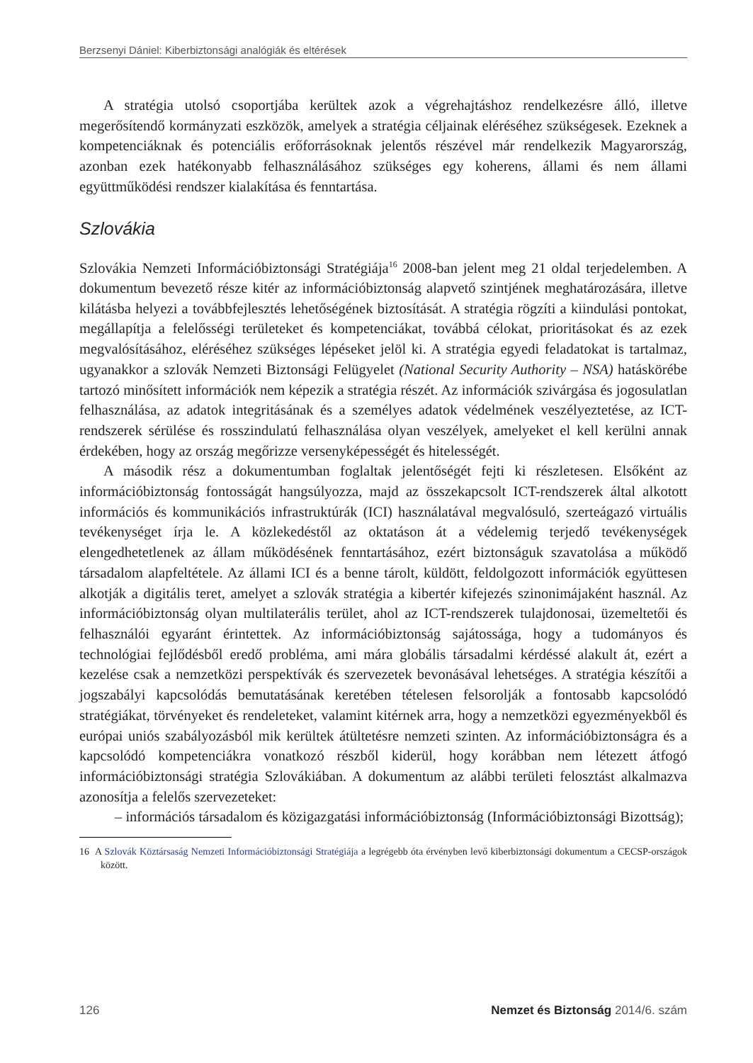Berzsenyi Dániel: Kiberbiztonsági analógiák és eltérések
A stratégia utolsó csoportjába kerültek azok a végrehajtáshoz rendelkezésre álló, illetve megerősítendő kormányzati eszközök, amelyek a stratégia céljainak eléréséhez szükségesek. Ezeknek a kompetenciáknak és potenciális erőforrásoknak jelentős részével már rendelkezik Magyarország, azonban ezek hatékonyabb felhasználásához szükséges egy koherens, állami és nem állami együttműködési rendszer kialakítása és fenntartása.
Szlovákia
Szlovákia Nemzeti Információbiztonsági Stratégiája<sup>16</sup> 2008-ban jelent meg 21 oldal terjedelemben. A dokumentum bevezető része kitér az információbiztonság alapvető szintjének meghatározására, illetve kilátásba helyezi a továbbfejlesztés lehetőségének biztosítását. A stratégia rögzíti a kiindulási pontokat, megállapítja a felelősségi területeket és kompetenciákat, továbbá célokat, prioritásokat és az ezek megvalósításához, eléréséhez szükséges lépéseket jelöl ki. A stratégia egyedi feladatokat is tartalmaz, ugyanakkor a szlovák Nemzeti Biztonsági Felügyelet (National Security Authority – NSA) hatáskörébe tartozó minősített információk nem képezik a stratégia részét. Az információk szivárgása és jogosulatlan felhasználása, az adatok integritásának és a személyes adatok védelmének veszélyeztetése, az ICT-rendszerek sérülése és rosszindulatú felhasználása olyan veszélyek, amelyeket el kell kerülni annak érdekében, hogy az ország megőrizze versenyképességét és hitelességét.
A második rész a dokumentumban foglaltak jelentőségét fejti ki részletesen. Elsőként az információbiztonság fontosságát hangsúlyozza, majd az összekapcsolt ICT-rendszerek által alkotott információs és kommunikációs infrastruktúrák (ICI) használatával megvalósuló, szerteágazó virtuális tevékenységet írja le. A közlekedéstől az oktatáson át a védelemig terjedő tevékenységek elengedhetetlenek az állam működésének fenntartásához, ezért biztonságuk szavatolása a működő társadalom alapfeltétele. Az állami ICI és a benne tárolt, küldött, feldolgozott információk együttesen alkotják a digitális teret, amelyet a szlovák stratégia a kibertér kifejezés szinonimájaként használ. Az információbiztonság olyan multilaterális terület, ahol az ICT-rendszerek tulajdonosai, üzemeltetői és felhasználói egyaránt érintettek. Az információbiztonság sajátossága, hogy a tudományos és technológiai fejlődésből eredő probléma, ami mára globális társadalmi kérdéssé alakult át, ezért a kezelése csak a nemzetközi perspektívák és szervezetek bevonásával lehetséges. A stratégia készítői a jogszabályi kapcsolódás bemutatásának keretében tételesen felsorolják a fontosabb kapcsolódó stratégiákat, törvényeket és rendeleteket, valamint kitérnek arra, hogy a nemzetközi egyezményekből és európai uniós szabályozásból mik kerültek átültetésre nemzeti szinten. Az információbiztonságra és a kapcsolódó kompetenciákra vonatkozó részből kiderül, hogy korábban nem létezett átfogó információbiztonsági stratégia Szlovákiában. A dokumentum az alábbi területi felosztást alkalmazva azonosítja a felelős szervezeteket:
– információs társadalom és közigazgatási információbiztonság (Információbiztonsági Bizottság);
16 A Szlovák Köztársaság Nemzeti Információbiztonsági Stratégiája a legrégebb óta érvényben levő kiberbiztonsági dokumentum a CECSP-országok között.
126 Nemzet és Biztonság 2014/6. szám